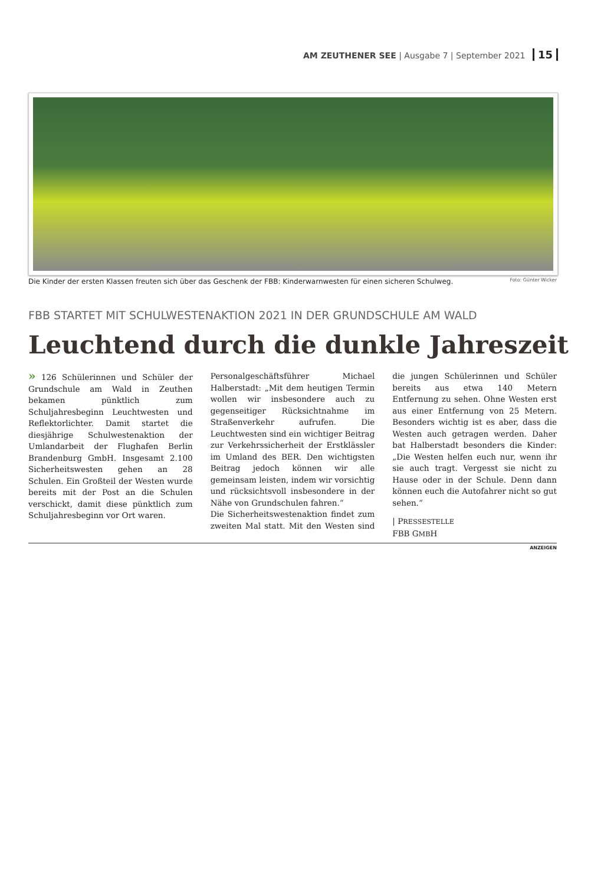AM ZEUTHENER SEE | Ausgabe 7 | September 2021 15
Die Kinder der ersten Klassen freuten sich über das Geschenk der FBB: Kinderwarnwesten für einen sicheren Schulweg. Foto: Günter Wicker
FBB STARTET MIT SCHULWESTENAKTION 2021 IN DER GRUNDSCHULE AM WALD
Leuchtend durch die dunkle Jahreszeit
» 126 Schülerinnen und Schüler der Grundschule am Wald in Zeuthen bekamen pünktlich zum Schuljahresbeginn Leuchtwesten und Reflektorlichter. Damit startet die diesjährige Schulwestenaktion der Umlandarbeit der Flughafen Berlin Brandenburg GmbH. Insgesamt 2.100 Sicherheitswesten gehen an 28 Schulen. Ein Großteil der Westen wurde bereits mit der Post an die Schulen verschickt, damit diese pünktlich zum Schuljahresbeginn vor Ort waren.
Personalgeschäftsführer Michael Halberstadt: „Mit dem heutigen Termin wollen wir insbesondere auch zu gegenseitiger Rücksichtnahme im Straßenverkehr aufrufen. Die Leuchtwesten sind ein wichtiger Beitrag zur Verkehrssicherheit der Erstklässler im Umland des BER. Den wichtigsten Beitrag jedoch können wir alle gemeinsam leisten, indem wir vorsichtig und rücksichtsvoll insbesondere in der Nähe von Grundschulen fahren.“
Die Sicherheitswestenaktion findet zum zweiten Mal statt. Mit den Westen sind die jungen Schülerinnen und Schüler bereits aus etwa 140 Metern Entfernung zu sehen. Ohne Westen erst aus einer Entfernung von 25 Metern. Besonders wichtig ist es aber, dass die Westen auch getragen werden. Daher bat Halberstadt besonders die Kinder: „Die Westen helfen euch nur, wenn ihr sie auch tragt. Vergesst sie nicht zu Hause oder in der Schule. Denn dann können euch die Autofahrer nicht so gut sehen.“
| PRESSESTELLE
FBB GMBH
ANZEIGEN